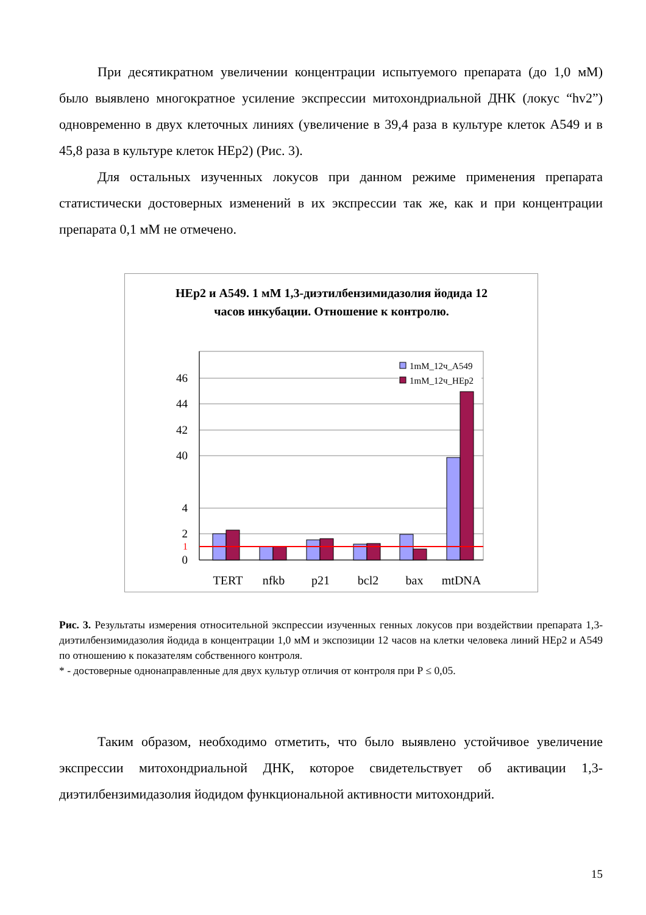При десятикратном увеличении концентрации испытуемого препарата (до 1,0 мМ) было выявлено многократное усиление экспрессии митохондриальной ДНК (локус “hv2”) одновременно в двух клеточных линиях (увеличение в 39,4 раза в культуре клеток А549 и в 45,8 раза в культуре клеток НЕр2) (Рис. 3).
Для остальных изученных локусов при данном режиме применения препарата статистически достоверных изменений в их экспрессии так же, как и при концентрации препарата 0,1 мМ не отмечено.
НЕр2 и А549. 1 мМ 1,3-диэтилбензимидазолия йодида 12
часов инкубации. Отношение к контролю.
46
44
42
40
4
2
1
0
*
1mM_12ч_A549
1mM_12ч_HEp2
TERT
nfkb
p21
bcl2
bax
mtDNA
Рис. 3. Результаты измерения относительной экспрессии изученных генных локусов при воздействии препарата 1,3-диэтилбензимидазолия йодида в концентрации 1,0 мМ и экспозиции 12 часов на клетки человека линий НЕр2 и А549 по отношению к показателям собственного контроля.
* - достоверные однонаправленные для двух культур отличия от контроля при Р ≤ 0,05.
Таким образом, необходимо отметить, что было выявлено устойчивое увеличение экспрессии митохондриальной ДНК, которое свидетельствует об активации 1,3-диэтилбензимидазолия йодидом функциональной активности митохондрий.
15